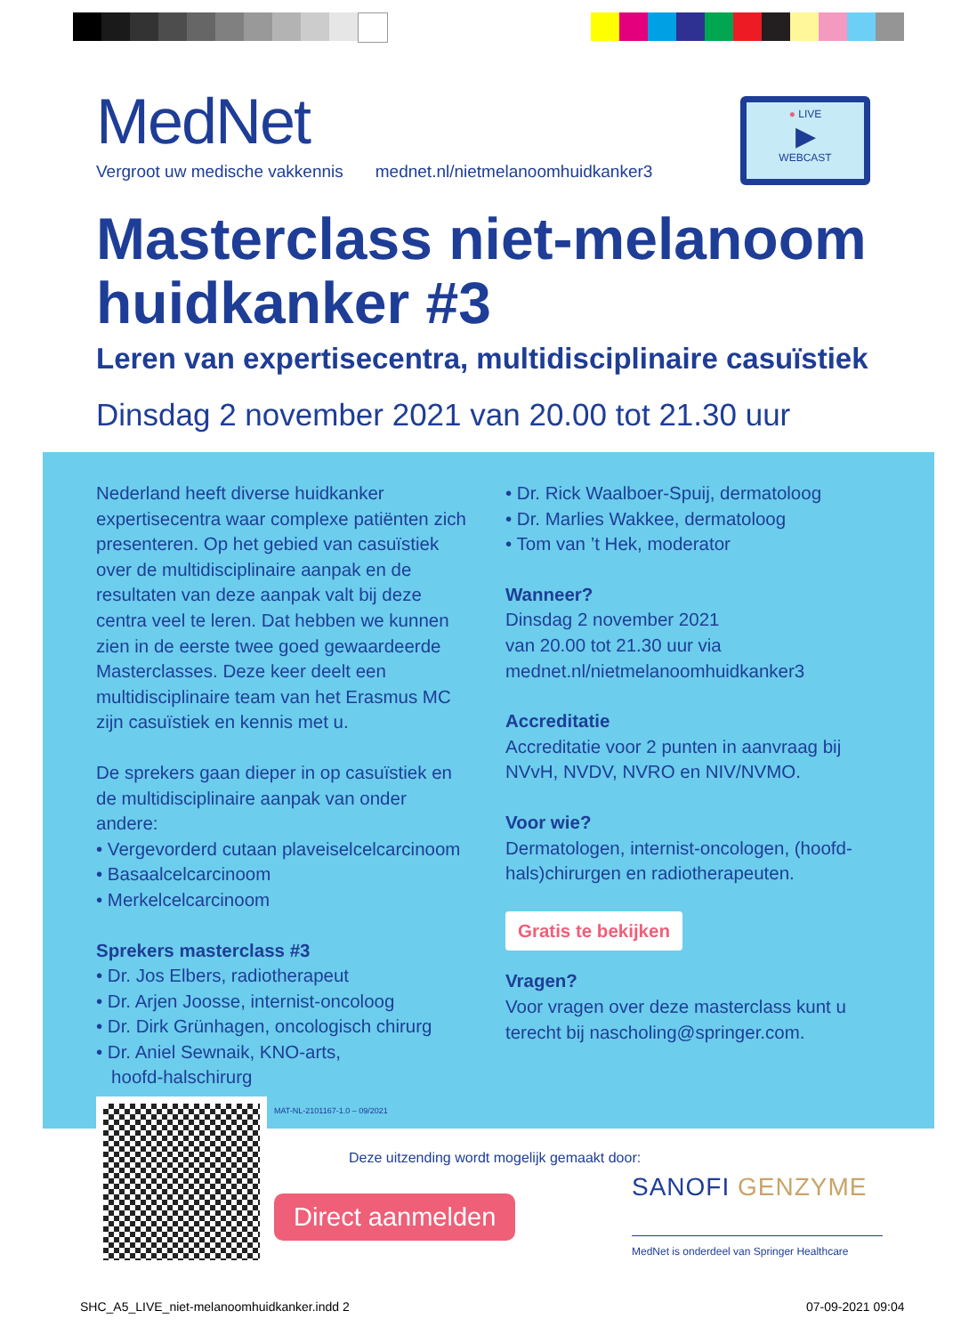MedNet
Vergroot uw medische vakkennis mednet.nl/nietmelanoomhuidkanker3
● LIVE
▶
WEBCAST
Masterclass niet-melanoom
huidkanker #3
Leren van expertisecentra, multidisciplinaire casuïstiek
Dinsdag 2 november 2021 van 20.00 tot 21.30 uur
Nederland heeft diverse huidkanker expertisecentra waar complexe patiënten zich presenteren. Op het gebied van casuïstiek over de multidisciplinaire aanpak en de resultaten van deze aanpak valt bij deze centra veel te leren. Dat hebben we kunnen zien in de eerste twee goed gewaardeerde Masterclasses. Deze keer deelt een multidisciplinaire team van het Erasmus MC zijn casuïstiek en kennis met u.
De sprekers gaan dieper in op casuïstiek en de multidisciplinaire aanpak van onder andere:
• Vergevorderd cutaan plaveiselcelcarcinoom
• Basaalcelcarcinoom
• Merkelcelcarcinoom
Sprekers masterclass #3
• Dr. Jos Elbers, radiotherapeut
• Dr. Arjen Joosse, internist-oncoloog
• Dr. Dirk Grünhagen, oncologisch chirurg
• Dr. Aniel Sewnaik, KNO-arts,
hoofd-halschirurg
• Dr. Rick Waalboer-Spuij, dermatoloog
• Dr. Marlies Wakkee, dermatoloog
• Tom van ’t Hek, moderator
Wanneer?
Dinsdag 2 november 2021
van 20.00 tot 21.30 uur via
mednet.nl/nietmelanoomhuidkanker3
Accreditatie
Accreditatie voor 2 punten in aanvraag bij NVvH, NVDV, NVRO en NIV/NVMO.
Voor wie?
Dermatologen, internist-oncologen, (hoofd-hals)chirurgen en radiotherapeuten.
Gratis te bekijken
Vragen?
Voor vragen over deze masterclass kunt u terecht bij nascholing@springer.com.
MAT-NL-2101167-1.0 – 09/2021
Deze uitzending wordt mogelijk gemaakt door:
Direct aanmelden
SANOFI GENZYME
MedNet is onderdeel van Springer Healthcare
SHC_A5_LIVE_niet-melanoomhuidkanker.indd 2
07-09-2021 09:04